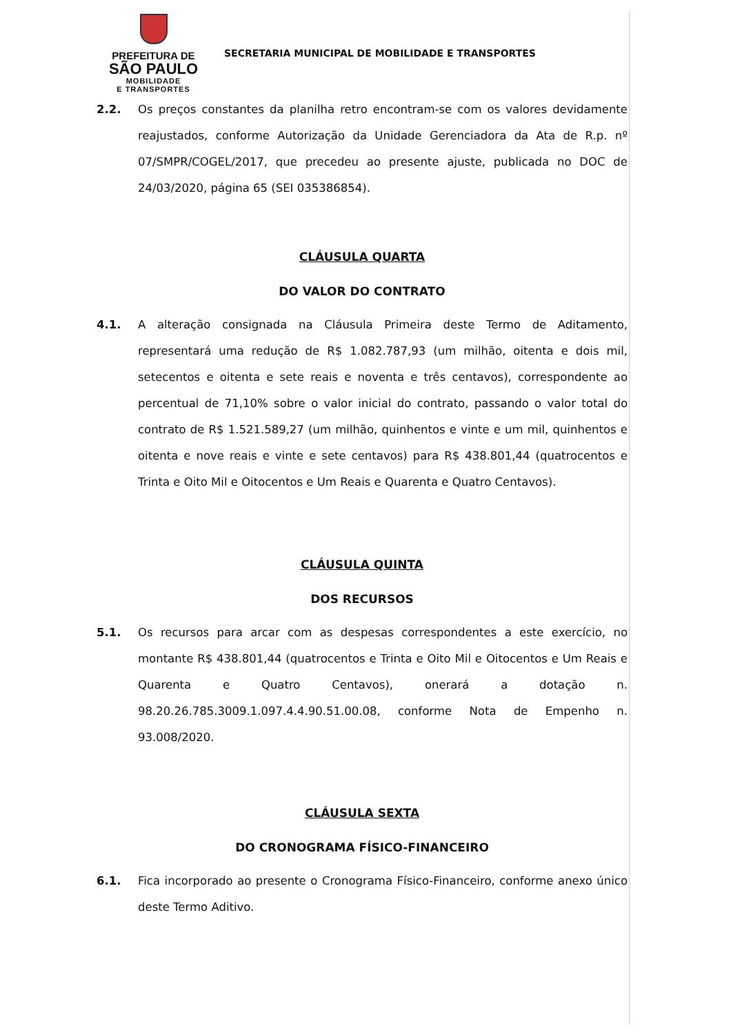PREFEITURA DE
SÃO PAULO
MOBILIDADE
E TRANSPORTES
SECRETARIA MUNICIPAL DE MOBILIDADE E TRANSPORTES
2.2. Os preços constantes da planilha retro encontram-se com os valores devidamente reajustados, conforme Autorização da Unidade Gerenciadora da Ata de R.p. nº 07/SMPR/COGEL/2017, que precedeu ao presente ajuste, publicada no DOC de 24/03/2020, página 65 (SEI 035386854).
CLÁUSULA QUARTA
DO VALOR DO CONTRATO
4.1. A alteração consignada na Cláusula Primeira deste Termo de Aditamento, representará uma redução de R$ 1.082.787,93 (um milhão, oitenta e dois mil, setecentos e oitenta e sete reais e noventa e três centavos), correspondente ao percentual de 71,10% sobre o valor inicial do contrato, passando o valor total do contrato de R$ 1.521.589,27 (um milhão, quinhentos e vinte e um mil, quinhentos e oitenta e nove reais e vinte e sete centavos) para R$ 438.801,44 (quatrocentos e Trinta e Oito Mil e Oitocentos e Um Reais e Quarenta e Quatro Centavos).
CLÁUSULA QUINTA
DOS RECURSOS
5.1. Os recursos para arcar com as despesas correspondentes a este exercício, no montante R$ 438.801,44 (quatrocentos e Trinta e Oito Mil e Oitocentos e Um Reais e Quarenta e Quatro Centavos), onerará a dotação n. 98.20.26.785.3009.1.097.4.4.90.51.00.08, conforme Nota de Empenho n. 93.008/2020.
CLÁUSULA SEXTA
DO CRONOGRAMA FÍSICO-FINANCEIRO
6.1. Fica incorporado ao presente o Cronograma Físico-Financeiro, conforme anexo único deste Termo Aditivo.